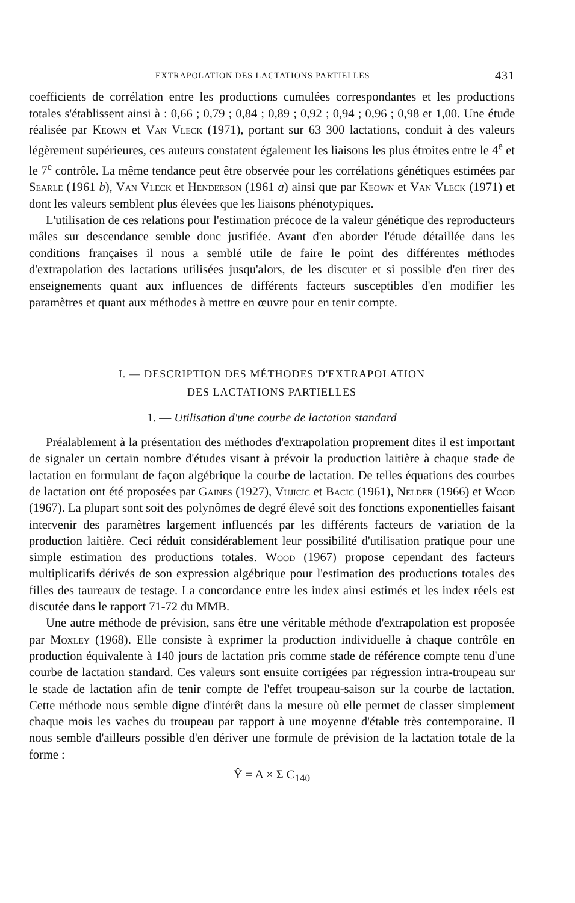EXTRAPOLATION DES LACTATIONS PARTIELLES 431
coefficients de corrélation entre les productions cumulées correspondantes et les productions totales s'établissent ainsi à : 0,66 ; 0,79 ; 0,84 ; 0,89 ; 0,92 ; 0,94 ; 0,96 ; 0,98 et 1,00. Une étude réalisée par Keown et Van Vleck (1971), portant sur 63 300 lactations, conduit à des valeurs légèrement supérieures, ces auteurs constatent également les liaisons les plus étroites entre le 4<sup>e</sup> et le 7<sup>e</sup> contrôle. La même tendance peut être observée pour les corrélations génétiques estimées par Searle (1961 b), Van Vleck et Henderson (1961 a) ainsi que par Keown et Van Vleck (1971) et dont les valeurs semblent plus élevées que les liaisons phénotypiques.
L'utilisation de ces relations pour l'estimation précoce de la valeur génétique des reproducteurs mâles sur descendance semble donc justifiée. Avant d'en aborder l'étude détaillée dans les conditions françaises il nous a semblé utile de faire le point des différentes méthodes d'extrapolation des lactations utilisées jusqu'alors, de les discuter et si possible d'en tirer des enseignements quant aux influences de différents facteurs susceptibles d'en modifier les paramètres et quant aux méthodes à mettre en œuvre pour en tenir compte.
I. — DESCRIPTION DES MÉTHODES D'EXTRAPOLATION
DES LACTATIONS PARTIELLES
1. — Utilisation d'une courbe de lactation standard
Préalablement à la présentation des méthodes d'extrapolation proprement dites il est important de signaler un certain nombre d'études visant à prévoir la production laitière à chaque stade de lactation en formulant de façon algébrique la courbe de lactation. De telles équations des courbes de lactation ont été proposées par Gaines (1927), Vujicic et Bacic (1961), Nelder (1966) et Wood (1967). La plupart sont soit des polynômes de degré élevé soit des fonctions exponentielles faisant intervenir des paramètres largement influencés par les différents facteurs de variation de la production laitière. Ceci réduit considérablement leur possibilité d'utilisation pratique pour une simple estimation des productions totales. Wood (1967) propose cependant des facteurs multiplicatifs dérivés de son expression algébrique pour l'estimation des productions totales des filles des taureaux de testage. La concordance entre les index ainsi estimés et les index réels est discutée dans le rapport 71-72 du MMB.
Une autre méthode de prévision, sans être une véritable méthode d'extrapolation est proposée par Moxley (1968). Elle consiste à exprimer la production individuelle à chaque contrôle en production équivalente à 140 jours de lactation pris comme stade de référence compte tenu d'une courbe de lactation standard. Ces valeurs sont ensuite corrigées par régression intra-troupeau sur le stade de lactation afin de tenir compte de l'effet troupeau-saison sur la courbe de lactation. Cette méthode nous semble digne d'intérêt dans la mesure où elle permet de classer simplement chaque mois les vaches du troupeau par rapport à une moyenne d'étable très contemporaine. Il nous semble d'ailleurs possible d'en dériver une formule de prévision de la lactation totale de la forme :
Ŷ = A × Σ C<sub>140</sub>